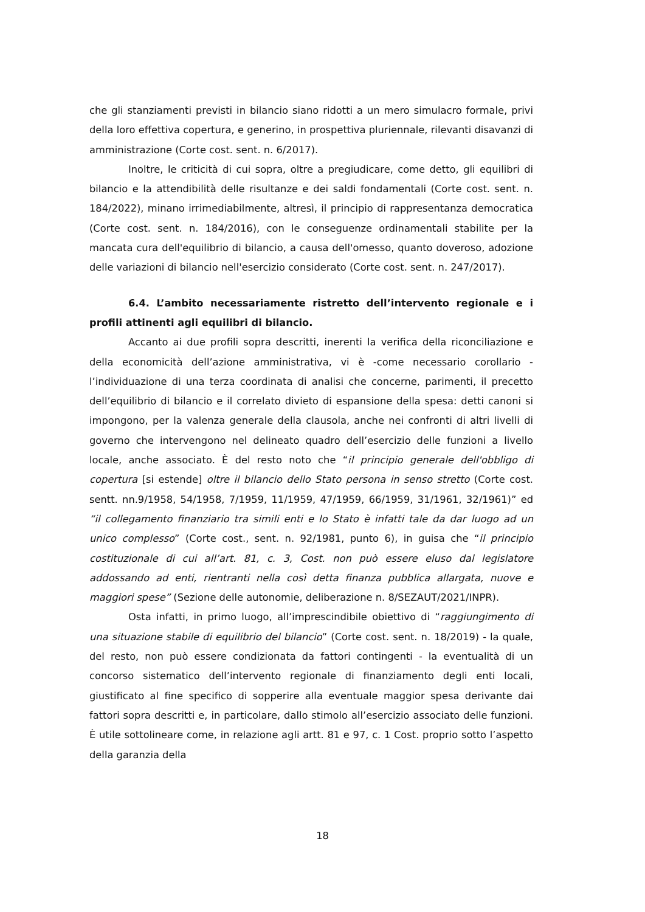che gli stanziamenti previsti in bilancio siano ridotti a un mero simulacro formale, privi della loro effettiva copertura, e generino, in prospettiva pluriennale, rilevanti disavanzi di amministrazione (Corte cost. sent. n. 6/2017).
Inoltre, le criticità di cui sopra, oltre a pregiudicare, come detto, gli equilibri di bilancio e la attendibilità delle risultanze e dei saldi fondamentali (Corte cost. sent. n. 184/2022), minano irrimediabilmente, altresì, il principio di rappresentanza democratica (Corte cost. sent. n. 184/2016), con le conseguenze ordinamentali stabilite per la mancata cura dell'equilibrio di bilancio, a causa dell'omesso, quanto doveroso, adozione delle variazioni di bilancio nell'esercizio considerato (Corte cost. sent. n. 247/2017).
6.4. L’ambito necessariamente ristretto dell’intervento regionale e i profili attinenti agli equilibri di bilancio.
Accanto ai due profili sopra descritti, inerenti la verifica della riconciliazione e della economicità dell’azione amministrativa, vi è -come necessario corollario - l’individuazione di una terza coordinata di analisi che concerne, parimenti, il precetto dell’equilibrio di bilancio e il correlato divieto di espansione della spesa: detti canoni si impongono, per la valenza generale della clausola, anche nei confronti di altri livelli di governo che intervengono nel delineato quadro dell’esercizio delle funzioni a livello locale, anche associato. È del resto noto che “il principio generale dell'obbligo di copertura [si estende] oltre il bilancio dello Stato persona in senso stretto (Corte cost. sentt. nn.9/1958, 54/1958, 7/1959, 11/1959, 47/1959, 66/1959, 31/1961, 32/1961)” ed “il collegamento finanziario tra simili enti e lo Stato è infatti tale da dar luogo ad un unico complesso” (Corte cost., sent. n. 92/1981, punto 6), in guisa che “il principio costituzionale di cui all’art. 81, c. 3, Cost. non può essere eluso dal legislatore addossando ad enti, rientranti nella così detta finanza pubblica allargata, nuove e maggiori spese” (Sezione delle autonomie, deliberazione n. 8/SEZAUT/2021/INPR).
Osta infatti, in primo luogo, all’imprescindibile obiettivo di “raggiungimento di una situazione stabile di equilibrio del bilancio” (Corte cost. sent. n. 18/2019) - la quale, del resto, non può essere condizionata da fattori contingenti - la eventualità di un concorso sistematico dell’intervento regionale di finanziamento degli enti locali, giustificato al fine specifico di sopperire alla eventuale maggior spesa derivante dai fattori sopra descritti e, in particolare, dallo stimolo all’esercizio associato delle funzioni. È utile sottolineare come, in relazione agli artt. 81 e 97, c. 1 Cost. proprio sotto l’aspetto della garanzia della
18